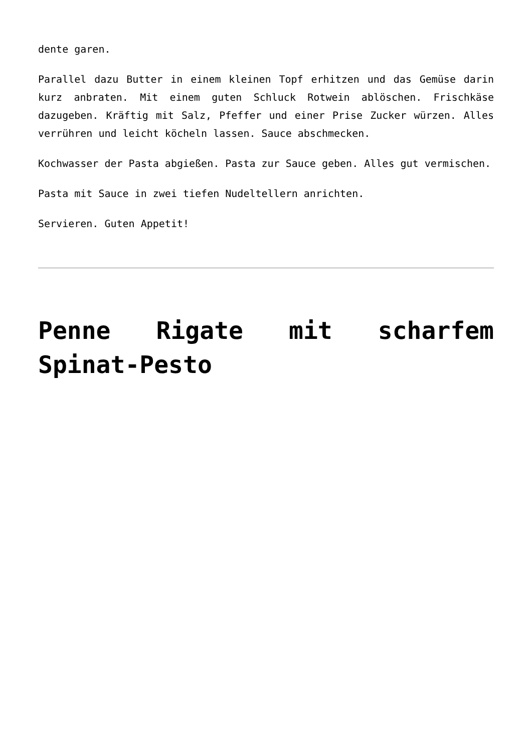dente garen.
Parallel dazu Butter in einem kleinen Topf erhitzen und das Gemüse darin kurz anbraten. Mit einem guten Schluck Rotwein ablöschen. Frischkäse dazugeben. Kräftig mit Salz, Pfeffer und einer Prise Zucker würzen. Alles verrühren und leicht köcheln lassen. Sauce abschmecken.
Kochwasser der Pasta abgießen. Pasta zur Sauce geben. Alles gut vermischen.
Pasta mit Sauce in zwei tiefen Nudeltellern anrichten.
Servieren. Guten Appetit!
Penne Rigate mit scharfem Spinat-Pesto